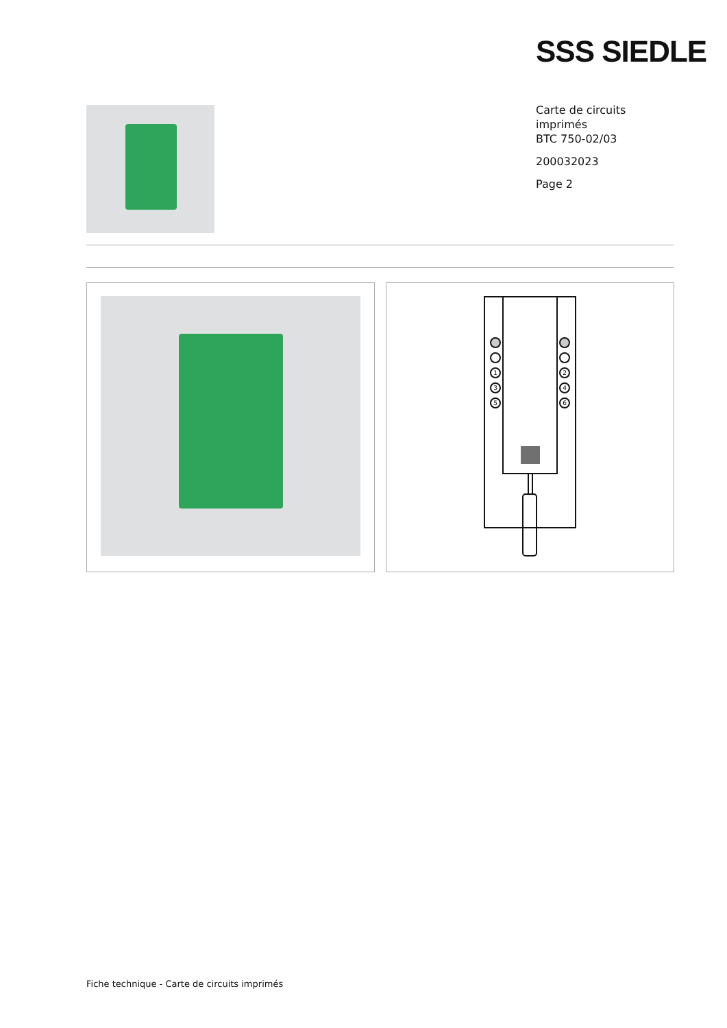SSS SIEDLE
Carte de circuits
imprimés
BTC 750-02/03
200032023
Page 2
1
2
3
4
5
6
Fiche technique - Carte de circuits imprimés